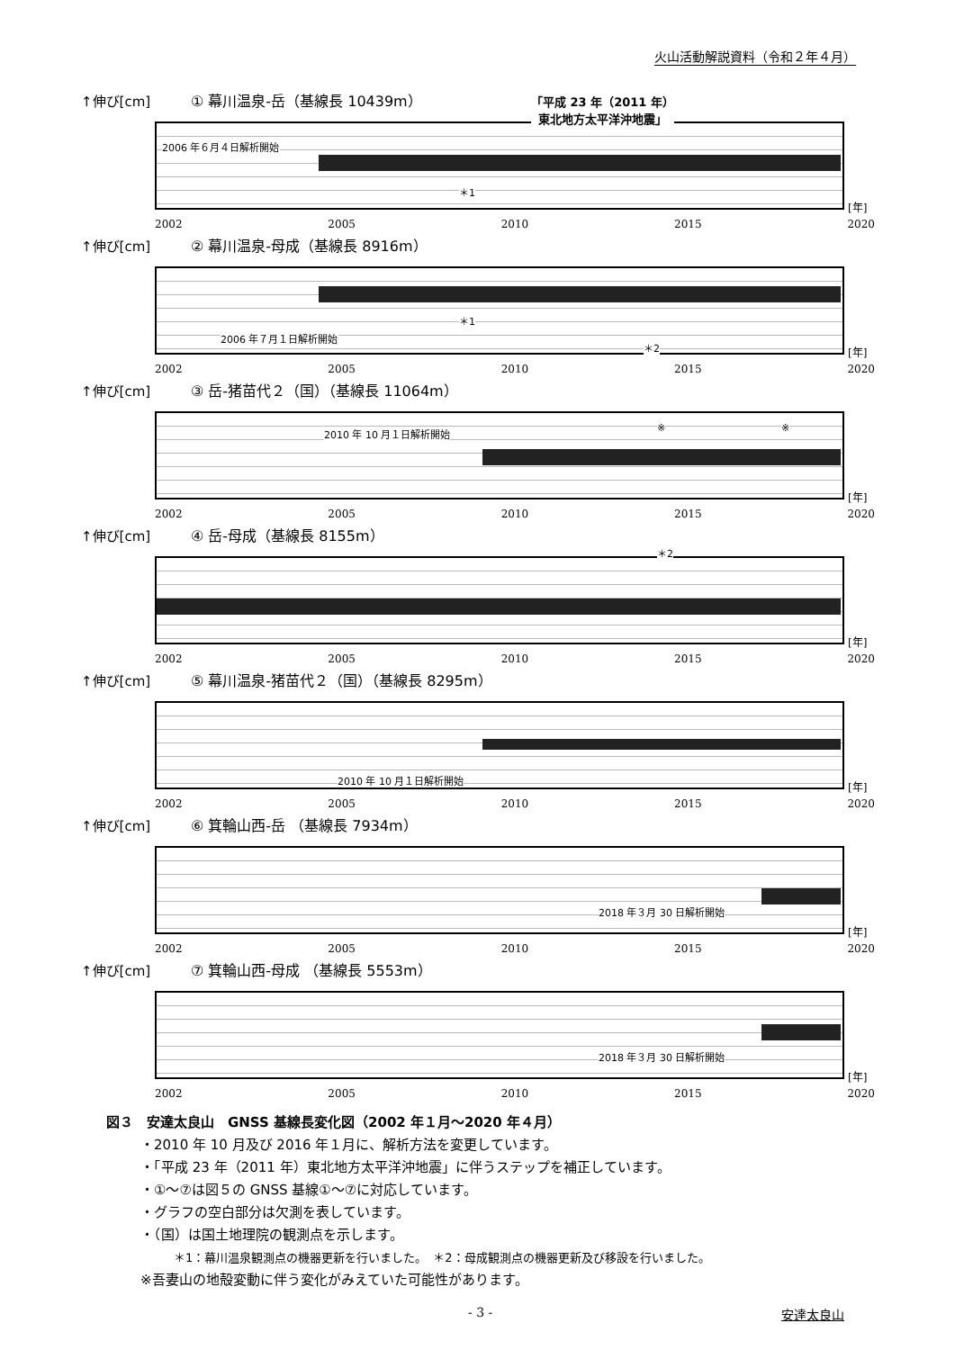火山活動解説資料（令和２年４月）
↑伸び[cm] ① 幕川温泉-岳（基線長 10439m）
2006 年６月４日解析開始
「平成 23 年（2011 年）
東北地方太平洋沖地震」
＊1
[年]
2002 2005 2010 2015 2020
↑伸び[cm] ② 幕川温泉-母成（基線長 8916m）
2006 年７月１日解析開始
＊1
＊2 [年]
2002 2005 2010 2015 2020
↑伸び[cm] ③ 岳-猪苗代２（国）（基線長 11064m）
2010 年 10 月１日解析開始 ※ ※
[年]
2002 2005 2010 2015 2020
↑伸び[cm] ④ 岳-母成（基線長 8155m）
＊2
[年]
2002 2005 2010 2015 2020
↑伸び[cm] ⑤ 幕川温泉-猪苗代２（国）（基線長 8295m）
2010 年 10 月１日解析開始 [年]
2002 2005 2010 2015 2020
↑伸び[cm] ⑥ 箕輪山西-岳 （基線長 7934m）
2018 年３月 30 日解析開始
[年]
2002 2005 2010 2015 2020
↑伸び[cm] ⑦ 箕輪山西-母成 （基線長 5553m）
2018 年３月 30 日解析開始
[年]
2002 2005 2010 2015 2020
図３　安達太良山　GNSS 基線長変化図（2002 年１月～2020 年４月）
・2010 年 10 月及び 2016 年１月に、解析方法を変更しています。
・「平成 23 年（2011 年）東北地方太平洋沖地震」に伴うステップを補正しています。
・①～⑦は図５の GNSS 基線①～⑦に対応しています。
・グラフの空白部分は欠測を表しています。
・（国）は国土地理院の観測点を示します。
＊1：幕川温泉観測点の機器更新を行いました。　＊2：母成観測点の機器更新及び移設を行いました。
※吾妻山の地殻変動に伴う変化がみえていた可能性があります。
- 3 - 安達太良山